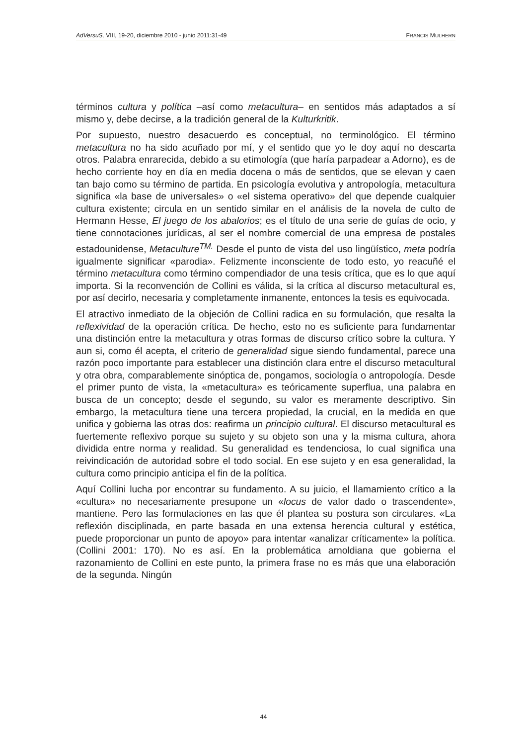AdVersuS, VIII, 19-20, diciembre 2010 - junio 2011:31-49 FRANCIS MULHERN
términos cultura y política –así como metacultura– en sentidos más adaptados a sí mismo y, debe decirse, a la tradición general de la Kulturkritik.
Por supuesto, nuestro desacuerdo es conceptual, no terminológico. El término metacultura no ha sido acuñado por mí, y el sentido que yo le doy aquí no descarta otros. Palabra enrarecida, debido a su etimología (que haría parpadear a Adorno), es de hecho corriente hoy en día en media docena o más de sentidos, que se elevan y caen tan bajo como su término de partida. En psicología evolutiva y antropología, metacultura significa «la base de universales» o «el sistema operativo» del que depende cualquier cultura existente; circula en un sentido similar en el análisis de la novela de culto de Hermann Hesse, El juego de los abalorios; es el título de una serie de guías de ocio, y tiene connotaciones jurídicas, al ser el nombre comercial de una empresa de postales estadounidense, Metaculture<sup>TM.</sup> Desde el punto de vista del uso lingüístico, meta podría igualmente significar «parodia». Felizmente inconsciente de todo esto, yo reacuñé el término metacultura como término compendiador de una tesis crítica, que es lo que aquí importa. Si la reconvención de Collini es válida, si la crítica al discurso metacultural es, por así decirlo, necesaria y completamente inmanente, entonces la tesis es equivocada.
El atractivo inmediato de la objeción de Collini radica en su formulación, que resalta la reflexividad de la operación crítica. De hecho, esto no es suficiente para fundamentar una distinción entre la metacultura y otras formas de discurso crítico sobre la cultura. Y aun si, como él acepta, el criterio de generalidad sigue siendo fundamental, parece una razón poco importante para establecer una distinción clara entre el discurso metacultural y otra obra, comparablemente sinóptica de, pongamos, sociología o antropología. Desde el primer punto de vista, la «metacultura» es teóricamente superflua, una palabra en busca de un concepto; desde el segundo, su valor es meramente descriptivo. Sin embargo, la metacultura tiene una tercera propiedad, la crucial, en la medida en que unifica y gobierna las otras dos: reafirma un principio cultural. El discurso metacultural es fuertemente reflexivo porque su sujeto y su objeto son una y la misma cultura, ahora dividida entre norma y realidad. Su generalidad es tendenciosa, lo cual significa una reivindicación de autoridad sobre el todo social. En ese sujeto y en esa generalidad, la cultura como principio anticipa el fin de la política.
Aquí Collini lucha por encontrar su fundamento. A su juicio, el llamamiento crítico a la «cultura» no necesariamente presupone un «locus de valor dado o trascendente», mantiene. Pero las formulaciones en las que él plantea su postura son circulares. «La reflexión disciplinada, en parte basada en una extensa herencia cultural y estética, puede proporcionar un punto de apoyo» para intentar «analizar críticamente» la política. (Collini 2001: 170). No es así. En la problemática arnoldiana que gobierna el razonamiento de Collini en este punto, la primera frase no es más que una elaboración de la segunda. Ningún
44